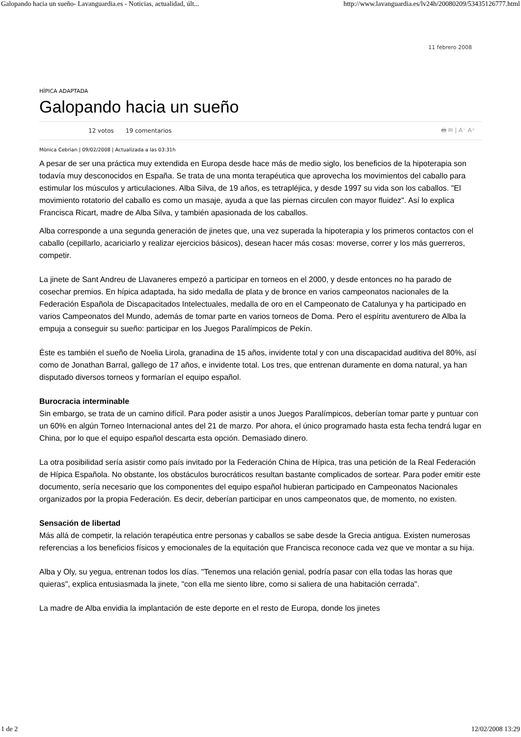Galopando hacia un sueño- Lavanguardia.es - Noticias, actualidad, últ... http://www.lavanguardia.es/lv24h/20080209/53435126777.html
11 febrero 2008
HÍPICA ADAPTADA
Galopando hacia un sueño
12 votos 19 comentarios 🖶 ✉ | A⁻ A⁺
Mònica Cebrian | 09/02/2008 | Actualizada a las 03:31h
A pesar de ser una práctica muy extendida en Europa desde hace más de medio siglo, los beneficios de la hipoterapia son todavía muy desconocidos en España. Se trata de una monta terapéutica que aprovecha los movimientos del caballo para estimular los músculos y articulaciones. Alba Silva, de 19 años, es tetrapléjica, y desde 1997 su vida son los caballos. "El movimiento rotatorio del caballo es como un masaje, ayuda a que las piernas circulen con mayor fluidez". Así lo explica Francisca Ricart, madre de Alba Silva, y también apasionada de los caballos.
Alba corresponde a una segunda generación de jinetes que, una vez superada la hipoterapia y los primeros contactos con el caballo (cepillarlo, acariciarlo y realizar ejercicios básicos), desean hacer más cosas: moverse, correr y los más guerreros, competir.
La jinete de Sant Andreu de Llavaneres empezó a participar en torneos en el 2000, y desde entonces no ha parado de cosechar premios. En hípica adaptada, ha sido medalla de plata y de bronce en varios campeonatos nacionales de la Federación Española de Discapacitados Intelectuales, medalla de oro en el Campeonato de Catalunya y ha participado en varios Campeonatos del Mundo, además de tomar parte en varios torneos de Doma. Pero el espíritu aventurero de Alba la empuja a conseguir su sueño: participar en los Juegos Paralímpicos de Pekín.
Éste es también el sueño de Noelia Lirola, granadina de 15 años, invidente total y con una discapacidad auditiva del 80%, así como de Jonathan Barral, gallego de 17 años, e invidente total. Los tres, que entrenan duramente en doma natural, ya han disputado diversos torneos y formarían el equipo español.
Burocracia interminable
Sin embargo, se trata de un camino difícil. Para poder asistir a unos Juegos Paralímpicos, deberían tomar parte y puntuar con un 60% en algún Torneo Internacional antes del 21 de marzo. Por ahora, el único programado hasta esta fecha tendrá lugar en China, por lo que el equipo español descarta esta opción. Demasiado dinero.
La otra posibilidad sería asistir como país invitado por la Federación China de Hípica, tras una petición de la Real Federación de Hípica Española. No obstante, los obstáculos burocráticos resultan bastante complicados de sortear. Para poder emitir este documento, sería necesario que los componentes del equipo español hubieran participado en Campeonatos Nacionales organizados por la propia Federación. Es decir, deberían participar en unos campeonatos que, de momento, no existen.
Sensación de libertad
Más allá de competir, la relación terapéutica entre personas y caballos se sabe desde la Grecia antigua. Existen numerosas referencias a los beneficios físicos y emocionales de la equitación que Francisca reconoce cada vez que ve montar a su hija.
Alba y Oly, su yegua, entrenan todos los días. "Tenemos una relación genial, podría pasar con ella todas las horas que quieras", explica entusiasmada la jinete, "con ella me siento libre, como si saliera de una habitación cerrada".
La madre de Alba envidia la implantación de este deporte en el resto de Europa, donde los jinetes
1 de 2 12/02/2008 13:29